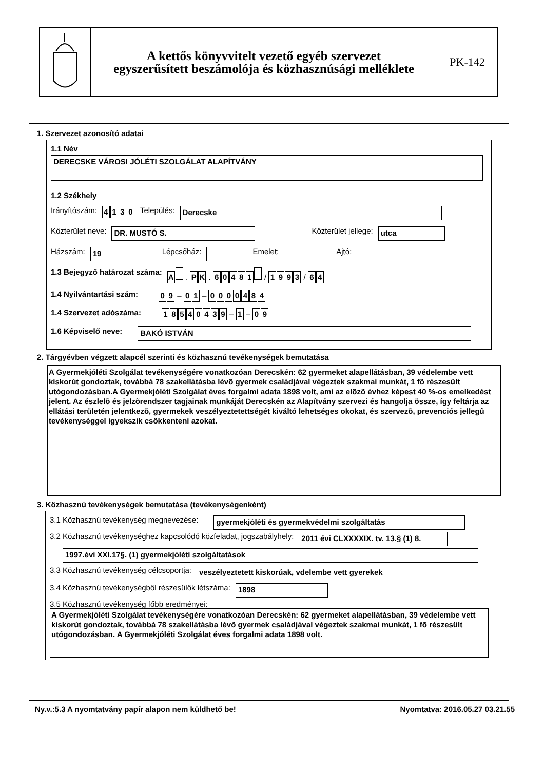A kettős könyvvitelt vezető egyéb szervezet
egyszerűsített beszámolója és közhasznúsági melléklete
PK-142
1. Szervezet azonosító adatai
1.1 Név
DERECSKE VÁROSI JÓLÉTI SZOLGÁLAT ALAPÍTVÁNY
1.2 Székhely
Irányítószám: 4130 Település: Derecske
Közterület neve: DR. MUSTÓ S. Közterület jellege: utca
Házszám: 19 Lépcsőház: Emelet: Ajtó:
1.3 Bejegyző határozat száma: A . P K . 60481 / 1993 / 6 4
1.4 Nyilvántartási szám: 0 9 – 0 1 – 0000484
1.4 Szervezet adószáma: 18540439 – 1 – 0 9
1.6 Képviselő neve: BAKÓ ISTVÁN
2. Tárgyévben végzett alapcél szerinti és közhasznú tevékenységek bemutatása
A Gyermekjóléti Szolgálat tevékenységére vonatkozóan Derecskén: 62 gyermeket alapellátásban, 39 védelembe vett kiskorút gondoztak, továbbá 78 szakellátásba lévõ gyermek családjával végeztek szakmai munkát, 1 fõ részesült utógondozásban.A Gyermekjóléti Szolgálat éves forgalmi adata 1898 volt, ami az elõzõ évhez képest 40 %-os emelkedést jelent. Az észlelõ és jelzõrendszer tagjainak munkáját Derecskén az Alapítvány szervezi és hangolja össze, így feltárja az ellátási területén jelentkezõ, gyermekek veszélyeztetettségét kiváltó lehetséges okokat, és szervezõ, prevenciós jellegû tevékenységgel igyekszik csökkenteni azokat.
3. Közhasznú tevékenységek bemutatása (tevékenységenként)
3.1 Közhasznú tevékenység megnevezése: gyermekjóléti és gyermekvédelmi szolgáltatás
3.2 Közhasznú tevékenységhez kapcsolódó közfeladat, jogszabályhely: 2011 évi CLXXXXIX. tv. 13.§ (1) 8.
1997.évi XXI.17§. (1) gyermekjóléti szolgáltatások
3.3 Közhasznú tevékenység célcsoportja: veszélyeztetett kiskorúak, vdelembe vett gyerekek
3.4 Közhasznú tevékenységből részesülők létszáma: 1898
3.5 Közhasznú tevékenység főbb eredményei:
A Gyermekjóléti Szolgálat tevékenységére vonatkozóan Derecskén: 62 gyermeket alapellátásban, 39 védelembe vett kiskorút gondoztak, továbbá 78 szakellátásba lévõ gyermek családjával végeztek szakmai munkát, 1 fõ részesült utógondozásban. A Gyermekjóléti Szolgálat éves forgalmi adata 1898 volt.
Ny.v.:5.3 A nyomtatvány papír alapon nem küldhető be! Nyomtatva: 2016.05.27 03.21.55